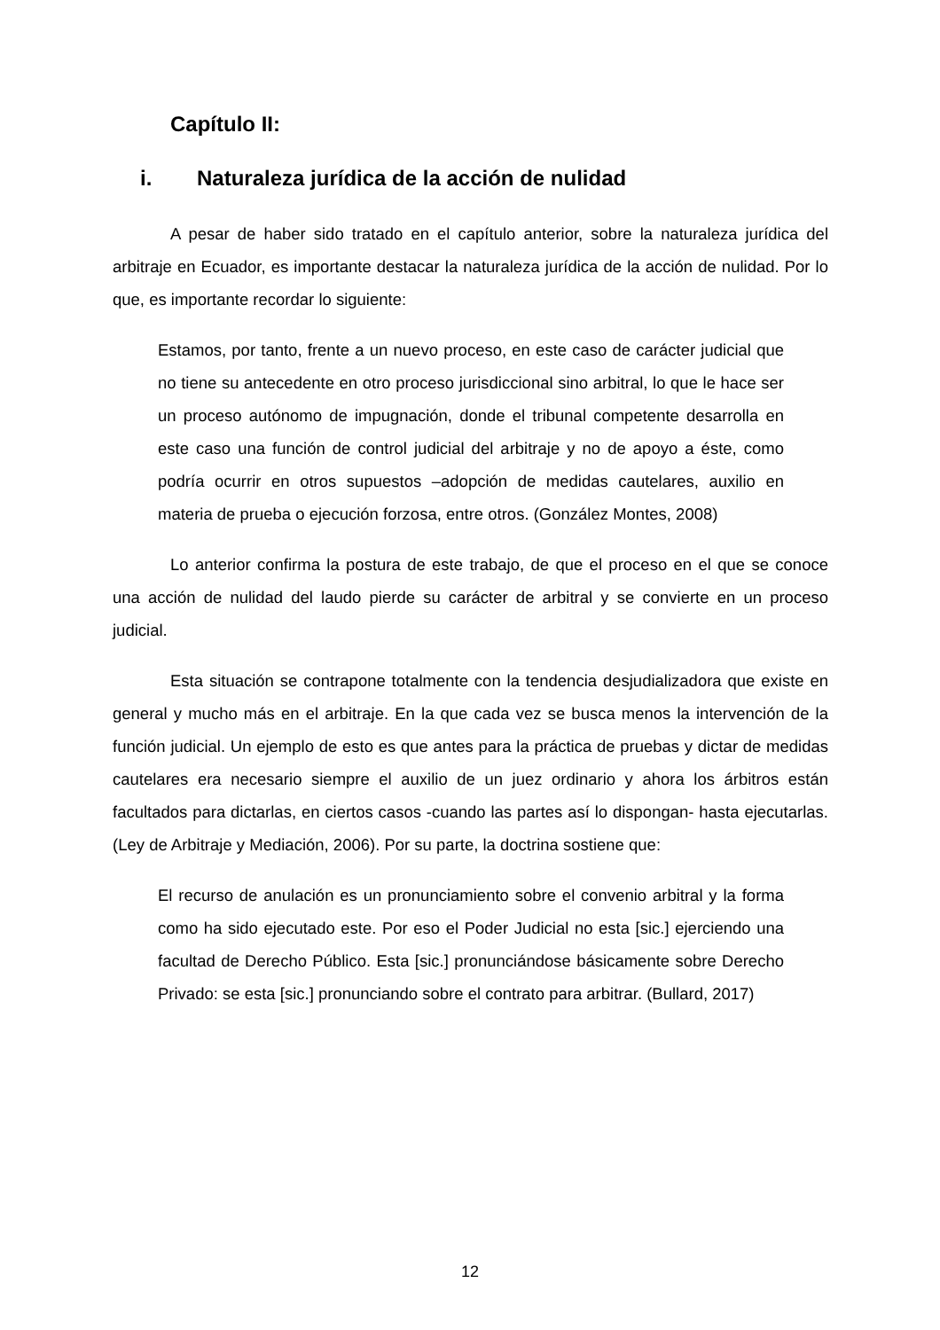Capítulo II:
i. Naturaleza jurídica de la acción de nulidad
A pesar de haber sido tratado en el capítulo anterior, sobre la naturaleza jurídica del arbitraje en Ecuador, es importante destacar la naturaleza jurídica de la acción de nulidad. Por lo que, es importante recordar lo siguiente:
Estamos, por tanto, frente a un nuevo proceso, en este caso de carácter judicial que no tiene su antecedente en otro proceso jurisdiccional sino arbitral, lo que le hace ser un proceso autónomo de impugnación, donde el tribunal competente desarrolla en este caso una función de control judicial del arbitraje y no de apoyo a éste, como podría ocurrir en otros supuestos –adopción de medidas cautelares, auxilio en materia de prueba o ejecución forzosa, entre otros. (González Montes, 2008)
Lo anterior confirma la postura de este trabajo, de que el proceso en el que se conoce una acción de nulidad del laudo pierde su carácter de arbitral y se convierte en un proceso judicial.
Esta situación se contrapone totalmente con la tendencia desjudializadora que existe en general y mucho más en el arbitraje. En la que cada vez se busca menos la intervención de la función judicial. Un ejemplo de esto es que antes para la práctica de pruebas y dictar de medidas cautelares era necesario siempre el auxilio de un juez ordinario y ahora los árbitros están facultados para dictarlas, en ciertos casos -cuando las partes así lo dispongan- hasta ejecutarlas. (Ley de Arbitraje y Mediación, 2006). Por su parte, la doctrina sostiene que:
El recurso de anulación es un pronunciamiento sobre el convenio arbitral y la forma como ha sido ejecutado este. Por eso el Poder Judicial no esta [sic.] ejerciendo una facultad de Derecho Público. Esta [sic.] pronunciándose básicamente sobre Derecho Privado: se esta [sic.] pronunciando sobre el contrato para arbitrar. (Bullard, 2017)
12